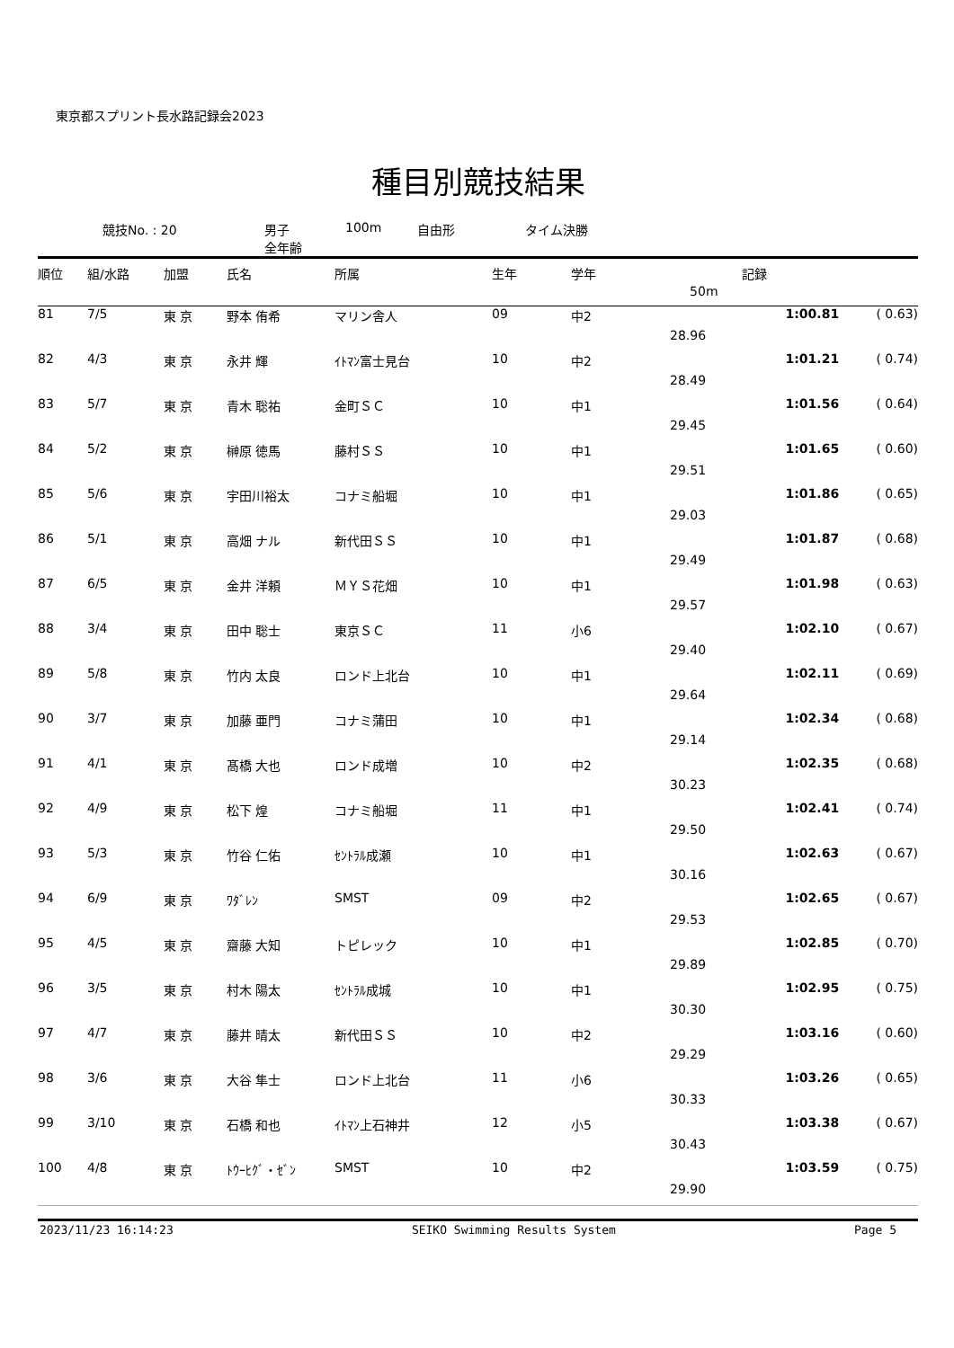東京都スプリント長水路記録会2023
種目別競技結果
競技No. : 20 男子
全年齢 100m 自由形 タイム決勝
| 順位 | 組/水路 | 加盟 | 氏名 | 所属 | 生年 | 学年 | 記録 | | |
| --- | --- | --- | --- | --- | --- | --- | --- | --- | --- |
| | | | | | | | 50m | | |
| 81 | 7/5 | 東 京 | 野本 侑希 | マリン舎人 | 09 | 中2 | | 1:00.81 | ( 0.63) |
| | | | | | | | 28.96 | | |
| 82 | 4/3 | 東 京 | 永井 輝 | ｲﾄﾏﾝ富士見台 | 10 | 中2 | | 1:01.21 | ( 0.74) |
| | | | | | | | 28.49 | | |
| 83 | 5/7 | 東 京 | 青木 聡祐 | 金町ＳＣ | 10 | 中1 | | 1:01.56 | ( 0.64) |
| | | | | | | | 29.45 | | |
| 84 | 5/2 | 東 京 | 榊原 徳馬 | 藤村ＳＳ | 10 | 中1 | | 1:01.65 | ( 0.60) |
| | | | | | | | 29.51 | | |
| 85 | 5/6 | 東 京 | 宇田川裕太 | コナミ船堀 | 10 | 中1 | | 1:01.86 | ( 0.65) |
| | | | | | | | 29.03 | | |
| 86 | 5/1 | 東 京 | 高畑 ナル | 新代田ＳＳ | 10 | 中1 | | 1:01.87 | ( 0.68) |
| | | | | | | | 29.49 | | |
| 87 | 6/5 | 東 京 | 金井 洋頼 | ＭＹＳ花畑 | 10 | 中1 | | 1:01.98 | ( 0.63) |
| | | | | | | | 29.57 | | |
| 88 | 3/4 | 東 京 | 田中 聡士 | 東京ＳＣ | 11 | 小6 | | 1:02.10 | ( 0.67) |
| | | | | | | | 29.40 | | |
| 89 | 5/8 | 東 京 | 竹内 太良 | ロンド上北台 | 10 | 中1 | | 1:02.11 | ( 0.69) |
| | | | | | | | 29.64 | | |
| 90 | 3/7 | 東 京 | 加藤 亜門 | コナミ蒲田 | 10 | 中1 | | 1:02.34 | ( 0.68) |
| | | | | | | | 29.14 | | |
| 91 | 4/1 | 東 京 | 髙橋 大也 | ロンド成増 | 10 | 中2 | | 1:02.35 | ( 0.68) |
| | | | | | | | 30.23 | | |
| 92 | 4/9 | 東 京 | 松下 煌 | コナミ船堀 | 11 | 中1 | | 1:02.41 | ( 0.74) |
| | | | | | | | 29.50 | | |
| 93 | 5/3 | 東 京 | 竹谷 仁佑 | ｾﾝﾄﾗﾙ成瀬 | 10 | 中1 | | 1:02.63 | ( 0.67) |
| | | | | | | | 30.16 | | |
| 94 | 6/9 | 東 京 | ﾜﾀﾞﾚﾝ | SMST | 09 | 中2 | | 1:02.65 | ( 0.67) |
| | | | | | | | 29.53 | | |
| 95 | 4/5 | 東 京 | 齋藤 大知 | トピレック | 10 | 中1 | | 1:02.85 | ( 0.70) |
| | | | | | | | 29.89 | | |
| 96 | 3/5 | 東 京 | 村木 陽太 | ｾﾝﾄﾗﾙ成城 | 10 | 中1 | | 1:02.95 | ( 0.75) |
| | | | | | | | 30.30 | | |
| 97 | 4/7 | 東 京 | 藤井 晴太 | 新代田ＳＳ | 10 | 中2 | | 1:03.16 | ( 0.60) |
| | | | | | | | 29.29 | | |
| 98 | 3/6 | 東 京 | 大谷 隼士 | ロンド上北台 | 11 | 小6 | | 1:03.26 | ( 0.65) |
| | | | | | | | 30.33 | | |
| 99 | 3/10 | 東 京 | 石橋 和也 | ｲﾄﾏﾝ上石神井 | 12 | 小5 | | 1:03.38 | ( 0.67) |
| | | | | | | | 30.43 | | |
| 100 | 4/8 | 東 京 | ﾄｳｰﾋｸﾞ・ｾﾞﾝ | SMST | 10 | 中2 | | 1:03.59 | ( 0.75) |
| | | | | | | | 29.90 | | |
2023/11/23 16:14:23 SEIKO Swimming Results System Page 5